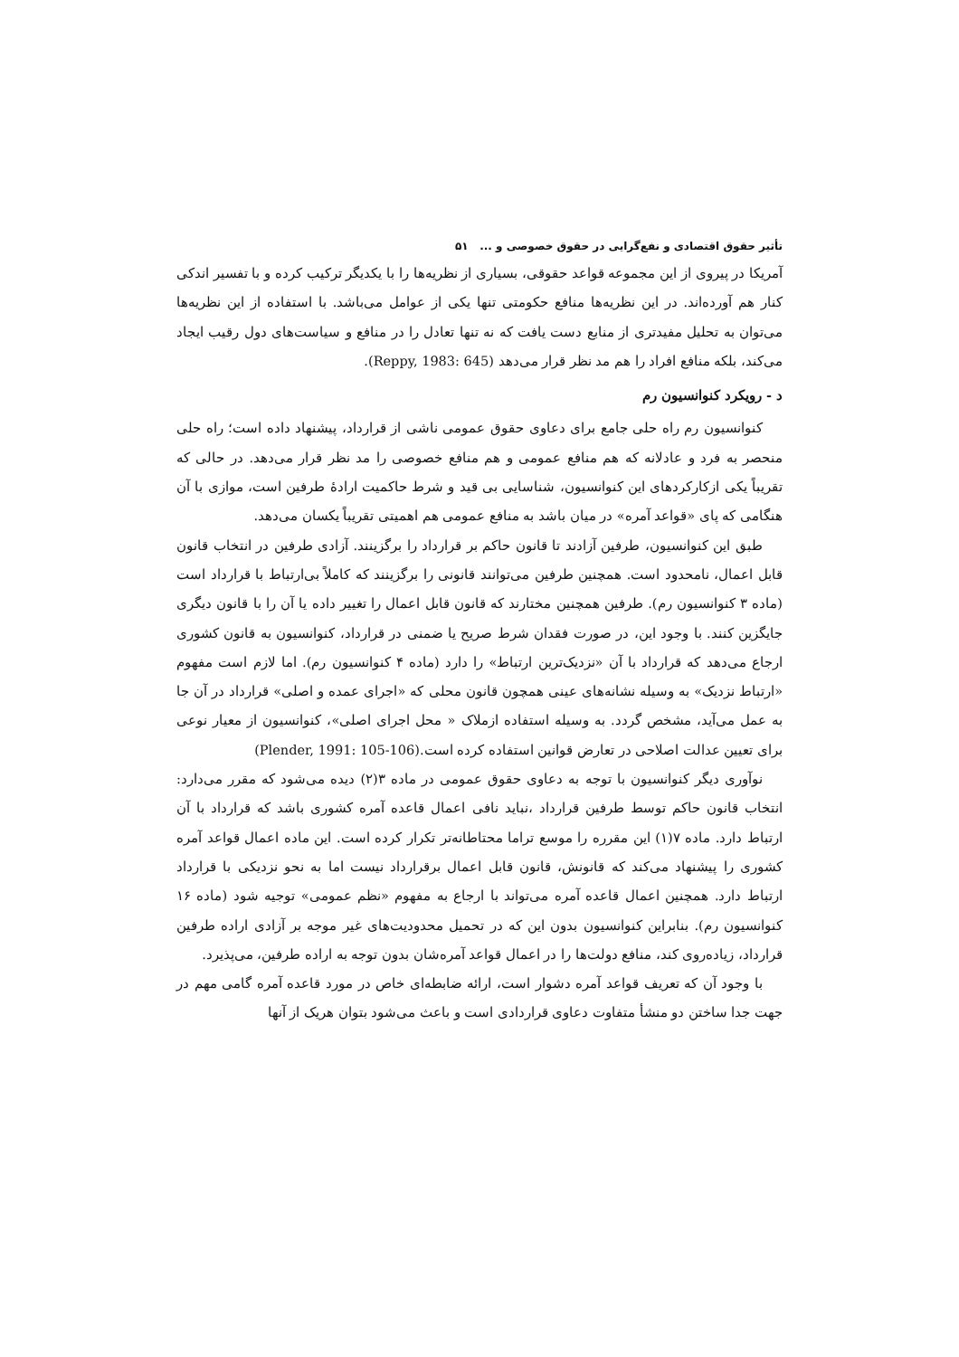تأثیر حقوق اقتصادی و نفع‌گرایی در حقوق خصوصی و ... ۵۱
آمریکا در پیروی از این مجموعه قواعد حقوقی، بسیاری از نظریه‌ها را با یکدیگر ترکیب کرده و با تفسیر اندکی کنار هم آورده‌اند. در این نظریه‌ها منافع حکومتی تنها یکی از عوامل می‌باشد. با استفاده از این نظریه‌ها می‌توان به تحلیل مفیدتری از منابع دست یافت که نه تنها تعادل را در منافع و سیاست‌های دول رقیب ایجاد می‌کند، بلکه منافع افراد را هم مد نظر قرار می‌دهد (Reppy, 1983: 645).
د - رویکرد کنوانسیون رم
کنوانسیون رم راه حلی جامع برای دعاوی حقوق عمومی ناشی از قرارداد، پیشنهاد داده است؛ راه حلی منحصر به فرد و عادلانه که هم منافع عمومی و هم منافع خصوصی را مد نظر قرار می‌دهد. در حالی که تقریباً یکی ازکارکردهای این کنوانسیون، شناسایی بی قید و شرط حاکمیت ارادهٔ طرفین است، موازی با آن هنگامی که پای «قواعد آمره» در میان باشد به منافع عمومی هم اهمیتی تقریباً یکسان می‌دهد.
طبق این کنوانسیون، طرفین آزادند تا قانون حاکم بر قرارداد را برگزینند. آزادی طرفین در انتخاب قانون قابل اعمال، نامحدود است. همچنین طرفین می‌توانند قانونی را برگزینند که کاملاً بی‌ارتباط با قرارداد است (ماده ۳ کنوانسیون رم). طرفین همچنین مختارند که قانون قابل اعمال را تغییر داده یا آن را با قانون دیگری جایگزین کنند. با وجود این، در صورت فقدان شرط صریح یا ضمنی در قرارداد، کنوانسیون به قانون کشوری ارجاع می‌دهد که قرارداد با آن «نزدیک‌ترین ارتباط» را دارد (ماده ۴ کنوانسیون رم). اما لازم است مفهوم «ارتباط نزدیک» به وسیله نشانه‌های عینی همچون قانون محلی که «اجرای عمده و اصلی» قرارداد در آن جا به عمل می‌آید، مشخص گردد. به وسیله استفاده ازملاک « محل اجرای اصلی»، کنوانسیون از معیار نوعی برای تعیین عدالت اصلاحی در تعارض قوانین استفاده کرده است.(Plender, 1991: 105-106)
نوآوری دیگر کنوانسیون با توجه به دعاوی حقوق عمومی در ماده ۳(۲) دیده می‌شود که مقرر می‌دارد: انتخاب قانون حاکم توسط طرفین قرارداد ،نباید نافی اعمال قاعده آمره کشوری باشد که قرارداد با آن ارتباط دارد. ماده ۷(۱) این مقرره را موسع تراما محتاطانه‌تر تکرار کرده است. این ماده اعمال قواعد آمره کشوری را پیشنهاد می‌کند که قانونش، قانون قابل اعمال برقرارداد نیست اما به نحو نزدیکی با قرارداد ارتباط دارد. همچنین اعمال قاعده آمره می‌تواند با ارجاع به مفهوم «نظم عمومی» توجیه شود (ماده ۱۶ کنوانسیون رم). بنابراین کنوانسیون بدون این که در تحمیل محدودیت‌های غیر موجه بر آزادی اراده طرفین قرارداد، زیاده‌روی کند، منافع دولت‌ها را در اعمال قواعد آمره‌شان بدون توجه به اراده طرفین، می‌پذیرد.
با وجود آن که تعریف قواعد آمره دشوار است، ارائه ضابطه‌ای خاص در مورد قاعده آمره گامی مهم در جهت جدا ساختن دو منشأ متفاوت دعاوی قراردادی است و باعث می‌شود بتوان هریک از آنها